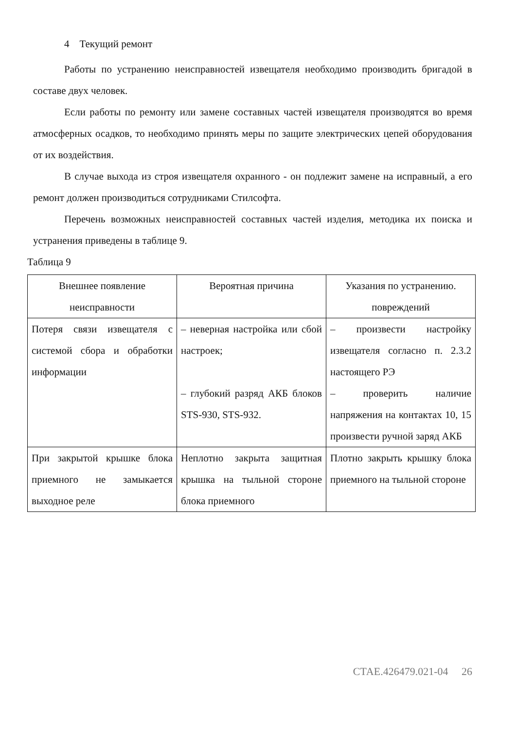4 Текущий ремонт
Работы по устранению неисправностей извещателя необходимо производить бригадой в составе двух человек.
Если работы по ремонту или замене составных частей извещателя производятся во время атмосферных осадков, то необходимо принять меры по защите электрических цепей оборудования от их воздействия.
В случае выхода из строя извещателя охранного - он подлежит замене на исправный, а его ремонт должен производиться сотрудниками Стилсофта.
Перечень возможных неисправностей составных частей изделия, методика их поиска и устранения приведены в таблице 9.
Таблица 9
| Внешнее появление неисправности | Вероятная причина | Указания по устранению. повреждений |
| Потеря связи извещателя с системой сбора и обработки информации | – неверная настройка или сбой настроек; – глубокий разряд АКБ блоков STS-930, STS-932. | – произвести настройку извещателя согласно п. 2.3.2 настоящего РЭ – проверить наличие напряжения на контактах 10, 15 произвести ручной заряд АКБ |
| При закрытой крышке блока приемного не замыкается выходное реле | Неплотно закрыта защитная крышка на тыльной стороне блока приемного | Плотно закрыть крышку блока приемного на тыльной стороне |
СТАЕ.426479.021-04 26